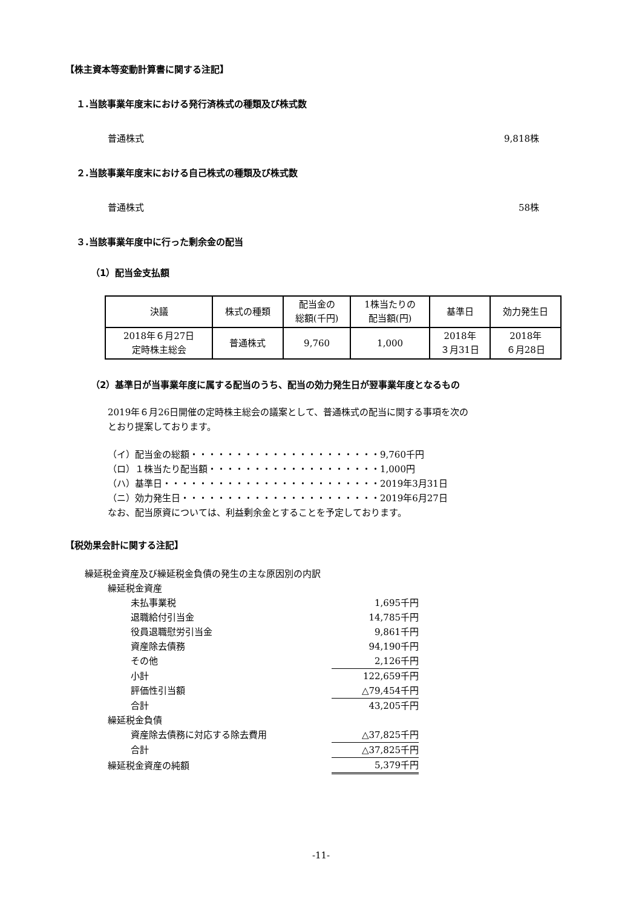【株主資本等変動計算書に関する注記】
１.当該事業年度末における発行済株式の種類及び株式数
普通株式 9,818株
２.当該事業年度末における自己株式の種類及び株式数
普通株式 58株
３.当該事業年度中に行った剰余金の配当
（1）配当金支払額
| 決議 | 株式の種類 | 配当金の 総額(千円) | 1株当たりの 配当額(円) | 基準日 | 効力発生日 |
| 2018年６月27日 定時株主総会 | 普通株式 | 9,760 | 1,000 | 2018年 ３月31日 | 2018年 ６月28日 |
（2）基準日が当事業年度に属する配当のうち、配当の効力発生日が翌事業年度となるもの
2019年６月26日開催の定時株主総会の議案として、普通株式の配当に関する事項を次の
とおり提案しております。
（イ）配当金の総額・・・・・・・・・・・・・・・・・・・・・9,760千円
（ロ）１株当たり配当額・・・・・・・・・・・・・・・・・・・1,000円
（ハ）基準日・・・・・・・・・・・・・・・・・・・・・・・・2019年3月31日
（ニ）効力発生日・・・・・・・・・・・・・・・・・・・・・・2019年6月27日
なお、配当原資については、利益剰余金とすることを予定しております。
【税効果会計に関する注記】
| 繰延税金資産及び繰延税金負債の発生の主な原因別の内訳 | | |
| | 繰延税金資産 | |
| | 未払事業税 | 1,695千円 |
| | 退職給付引当金 | 14,785千円 |
| | 役員退職慰労引当金 | 9,861千円 |
| | 資産除去債務 | 94,190千円 |
| | その他 | 2,126千円 |
| | 小計 | 122,659千円 |
| | 評価性引当額 | △79,454千円 |
| | 合計 | 43,205千円 |
| | 繰延税金負債 | |
| | 資産除去債務に対応する除去費用 | △37,825千円 |
| | 合計 | △37,825千円 |
| | 繰延税金資産の純額 | 5,379千円 |
-11-